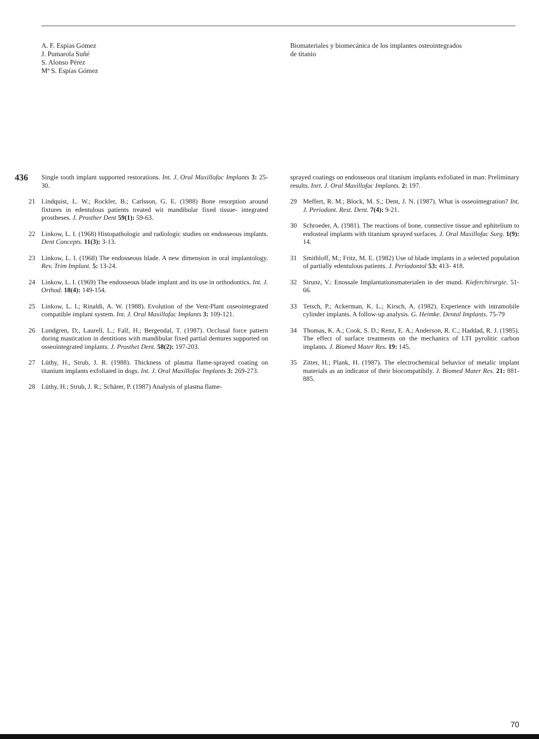A. F. Espías Gómez
J. Pumarola Suñé
S. Alonso Pérez
Mª S. Espías Gómez
Biomateriales y biomecánica de los implantes osteointegrados
de titanio
436
Single tooth implant supported restorations. Int. J. Oral Maxillofac Implants 3: 25-30.
21 Lindquist, L. W.; Rockler, B.; Carlsson, G. E. (1988) Bone resorption around fixtures in edentulous patients treated wit mandibular fixed tissue- integrated prostheses. J. Prosther Dent 59(1): 59-63.
22 Linkow, L. I. (1968) Histopathologic and radiologic studies on endosseous implants. Dent Concepts. 11(3): 3-13.
23 Linkow, L. I. (1968) The endosseous blade. A new dimension in oral implantology. Rev. Trim Implant. 5: 13-24.
24 Linkow, L. I. (1969) The endosseous blade implant and its use in orthodontics. Int. J. Orthod. 18(4): 149-154.
25 Linkow, L. I.; Rinaldi, A. W. (1988). Evolution of the Vent-Plant osseointegrated compatible implant system. Int. J. Oral Maxillofac Implants 3: 109-121.
26 Lundgren, D;, Laurell, L.; Falf, H.; Bergendal, T. (1987). Occlusal force pattern during mastication in dentitions with mandibular fixed partial dentures supported on osseointegrated implants. J. Prosthet Dent. 58(2): 197-203.
27 Lüthy, H., Strub, J. R. (1988). Thickness of plasma flame-sprayed coating on titanium implants exfoliated in dogs. Int. J. Oral Maxillofac Implants 3: 269-273.
28 Lüthy, H.; Strub, J. R.; Schärer, P. (1987) Analysis of plasma flame-
sprayed coatings on endosseous oral titanium implants exfoliated in man: Preliminary results. Inrt. J. Oral Maxillofac Implants. 2: 197.
29 Meffert, R. M.; Block, M. S.; Dent, J. N. (1987). What is osseointegration? Int. J. Periodont. Rest. Dent. 7(4): 9-21.
30 Schroeder, A. (1981). The reactions of bone, connective tissue and ephitelium to endosteal implants with titanium sprayed surfaces. J. Oral Maxillofac Surg. 1(9): 14.
31 Smithloff, M.; Fritz, M. E. (1982) Use of blade implants in a selected population of partially edentulous patients. J. Periodontol 53: 413- 418.
32 Strunz, V.: Enossale Implantationsmaterialen in der mund. Kieferchirurgie. 51-66.
33 Tetsch, P.; Ackerman, K. L.; Kirsch, A. (1982). Experience with intramobile cylinder implants. A follow-up analysis. G. Heimke. Dental Implants. 75-79
34 Thomas, K. A.; Cook, S. D.; Renz, E. A.; Anderson, R. C.; Haddad, R. J. (1985). The effect of surface treatments on the mechanics of LTI pyrolitic carbon implants. J. Biomed Mater Res. 19: 145.
35 Zitter, H.; Plank, H. (1987). The electrochemical behavior of metalic implant materials as an indicator of their biocompatibily. J. Biomed Mater Res. 21: 881-885.
70